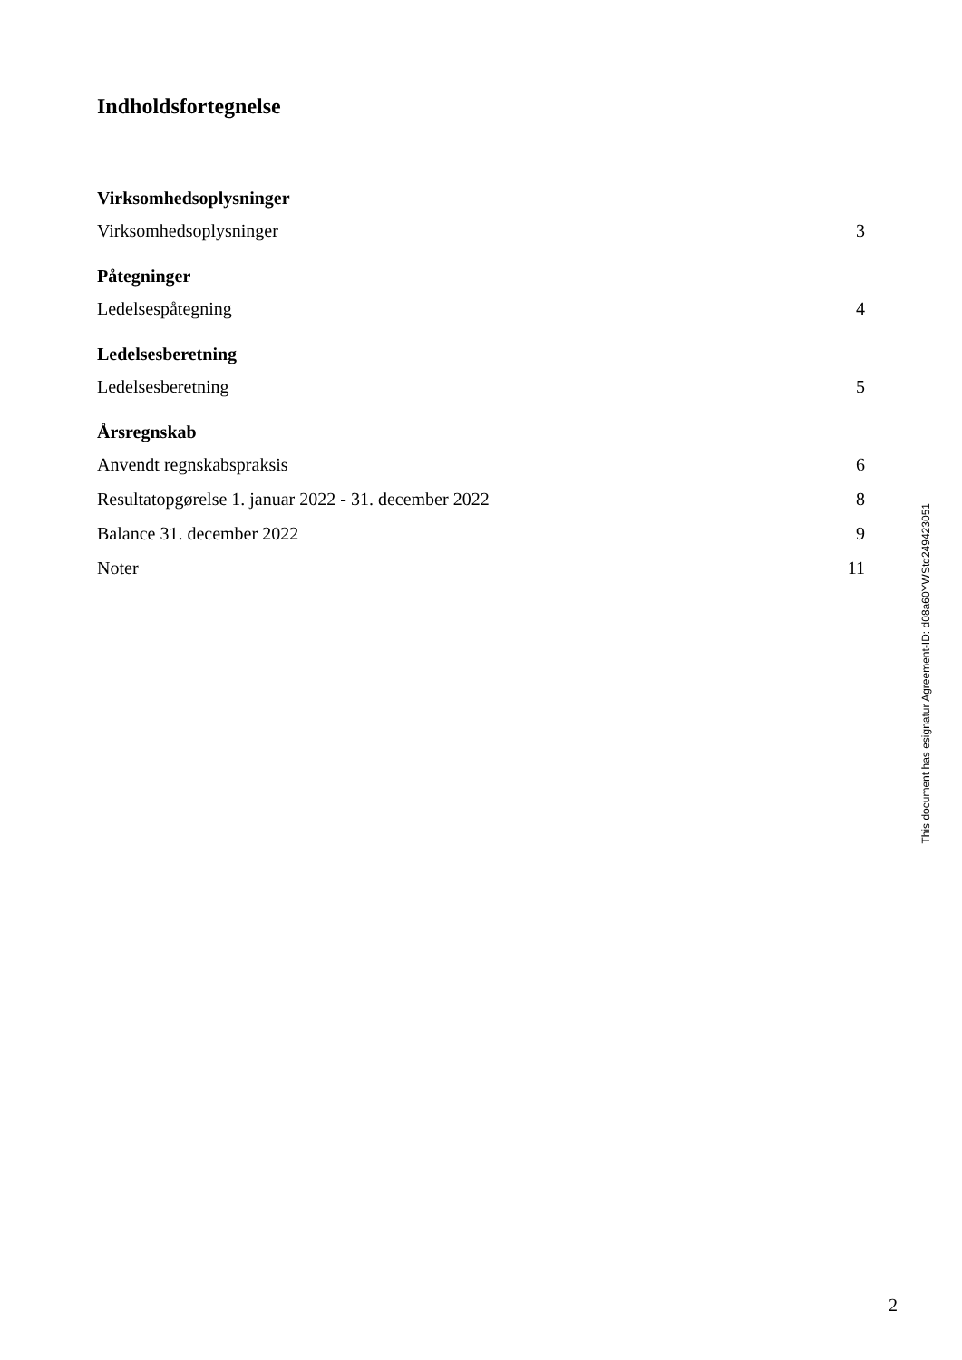Indholdsfortegnelse
Virksomhedsoplysninger
Virksomhedsoplysninger 3
Påtegninger
Ledelsespåtegning 4
Ledelsesberetning
Ledelsesberetning 5
Årsregnskab
Anvendt regnskabspraksis 6
Resultatopgørelse 1. januar 2022 - 31. december 2022 8
Balance 31. december 2022 9
Noter 11
This document has esignatur Agreement-ID: d08a60YWStq249423051
2